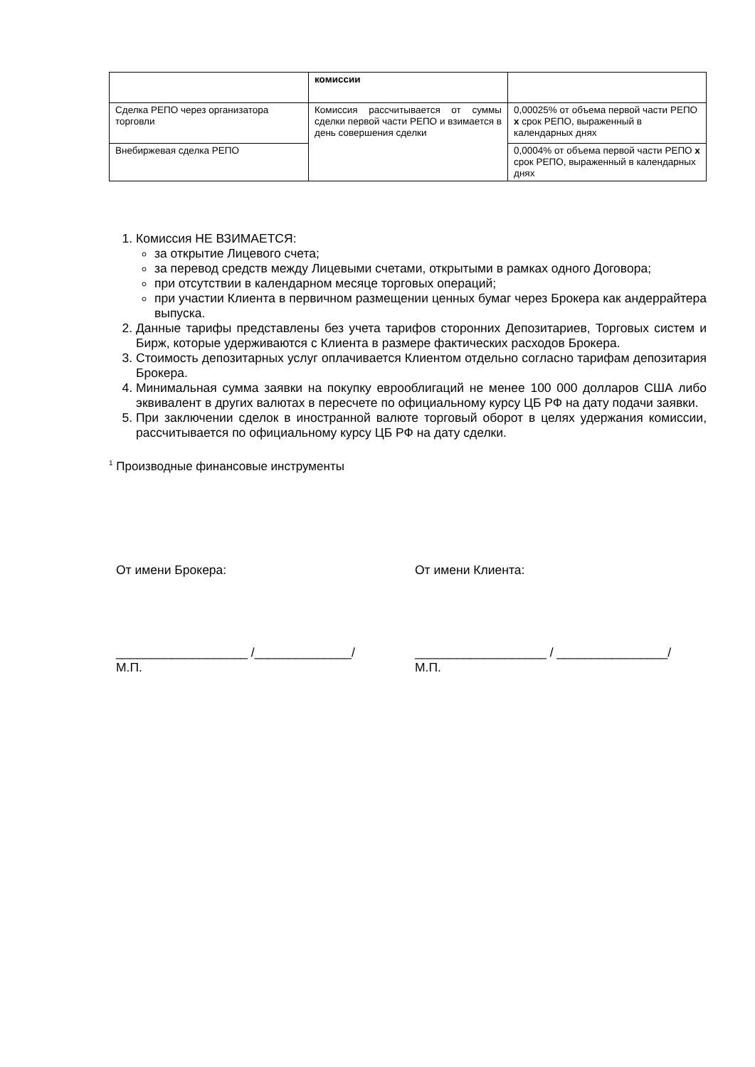| | комиссии | |
| Сделка РЕПО через организатора торговли | Комиссия рассчитывается от суммы сделки первой части РЕПО и взимается в день совершения сделки | 0,00025% от объема первой части РЕПО x срок РЕПО, выраженный в календарных днях |
| Внебиржевая сделка РЕПО | | 0,0004% от объема первой части РЕПО x срок РЕПО, выраженный в календарных днях |
1. Комиссия НЕ ВЗИМАЕТСЯ:
за открытие Лицевого счета;
за перевод средств между Лицевыми счетами, открытыми в рамках одного Договора;
при отсутствии в календарном месяце торговых операций;
при участии Клиента в первичном размещении ценных бумаг через Брокера как андеррайтера выпуска.
2. Данные тарифы представлены без учета тарифов сторонних Депозитариев, Торговых систем и Бирж, которые удерживаются с Клиента в размере фактических расходов Брокера.
3. Стоимость депозитарных услуг оплачивается Клиентом отдельно согласно тарифам депозитария Брокера.
4. Минимальная сумма заявки на покупку еврооблигаций не менее 100 000 долларов США либо эквивалент в других валютах в пересчете по официальному курсу ЦБ РФ на дату подачи заявки.
5. При заключении сделок в иностранной валюте торговый оборот в целях удержания комиссии, рассчитывается по официальному курсу ЦБ РФ на дату сделки.
<sup>1</sup> Производные финансовые инструменты
От имени Брокера:
___________________ /______________/
М.П.
От имени Клиента:
___________________ / ________________/
М.П.